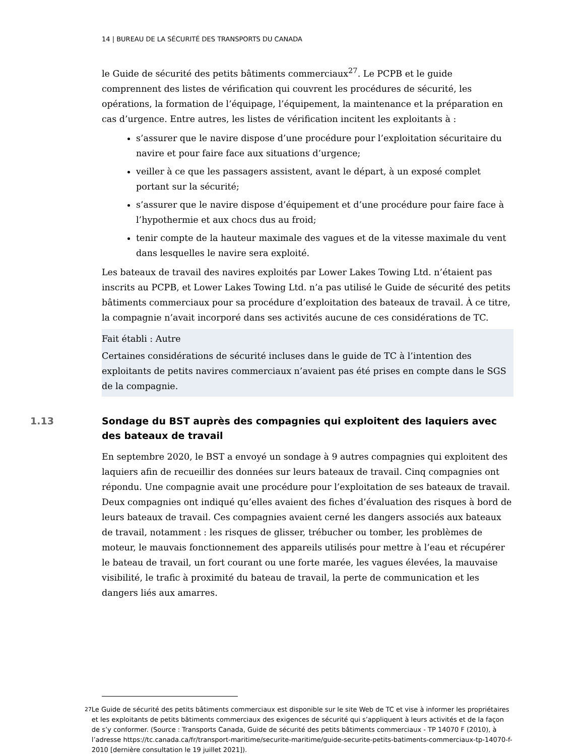14 | BUREAU DE LA SÉCURITÉ DES TRANSPORTS DU CANADA
le Guide de sécurité des petits bâtiments commerciaux<sup>27</sup>. Le PCPB et le guide comprennent des listes de vérification qui couvrent les procédures de sécurité, les opérations, la formation de l’équipage, l’équipement, la maintenance et la préparation en cas d’urgence. Entre autres, les listes de vérification incitent les exploitants à :
s’assurer que le navire dispose d’une procédure pour l’exploitation sécuritaire du navire et pour faire face aux situations d’urgence;
veiller à ce que les passagers assistent, avant le départ, à un exposé complet portant sur la sécurité;
s’assurer que le navire dispose d’équipement et d’une procédure pour faire face à l’hypothermie et aux chocs dus au froid;
tenir compte de la hauteur maximale des vagues et de la vitesse maximale du vent dans lesquelles le navire sera exploité.
Les bateaux de travail des navires exploités par Lower Lakes Towing Ltd. n’étaient pas inscrits au PCPB, et Lower Lakes Towing Ltd. n’a pas utilisé le Guide de sécurité des petits bâtiments commerciaux pour sa procédure d’exploitation des bateaux de travail. À ce titre, la compagnie n’avait incorporé dans ses activités aucune de ces considérations de TC.
Fait établi : Autre
Certaines considérations de sécurité incluses dans le guide de TC à l’intention des exploitants de petits navires commerciaux n’avaient pas été prises en compte dans le SGS de la compagnie.
1.13 Sondage du BST auprès des compagnies qui exploitent des laquiers avec des bateaux de travail
En septembre 2020, le BST a envoyé un sondage à 9 autres compagnies qui exploitent des laquiers afin de recueillir des données sur leurs bateaux de travail. Cinq compagnies ont répondu. Une compagnie avait une procédure pour l’exploitation de ses bateaux de travail. Deux compagnies ont indiqué qu’elles avaient des fiches d’évaluation des risques à bord de leurs bateaux de travail. Ces compagnies avaient cerné les dangers associés aux bateaux de travail, notamment : les risques de glisser, trébucher ou tomber, les problèmes de moteur, le mauvais fonctionnement des appareils utilisés pour mettre à l’eau et récupérer le bateau de travail, un fort courant ou une forte marée, les vagues élevées, la mauvaise visibilité, le trafic à proximité du bateau de travail, la perte de communication et les dangers liés aux amarres.
<sup>27</sup> Le Guide de sécurité des petits bâtiments commerciaux est disponible sur le site Web de TC et vise à informer les propriétaires et les exploitants de petits bâtiments commerciaux des exigences de sécurité qui s’appliquent à leurs activités et de la façon de s’y conformer. (Source : Transports Canada, Guide de sécurité des petits bâtiments commerciaux - TP 14070 F (2010), à l’adresse https://tc.canada.ca/fr/transport-maritime/securite-maritime/guide-securite-petits-batiments-commerciaux-tp-14070-f-2010 [dernière consultation le 19 juillet 2021]).